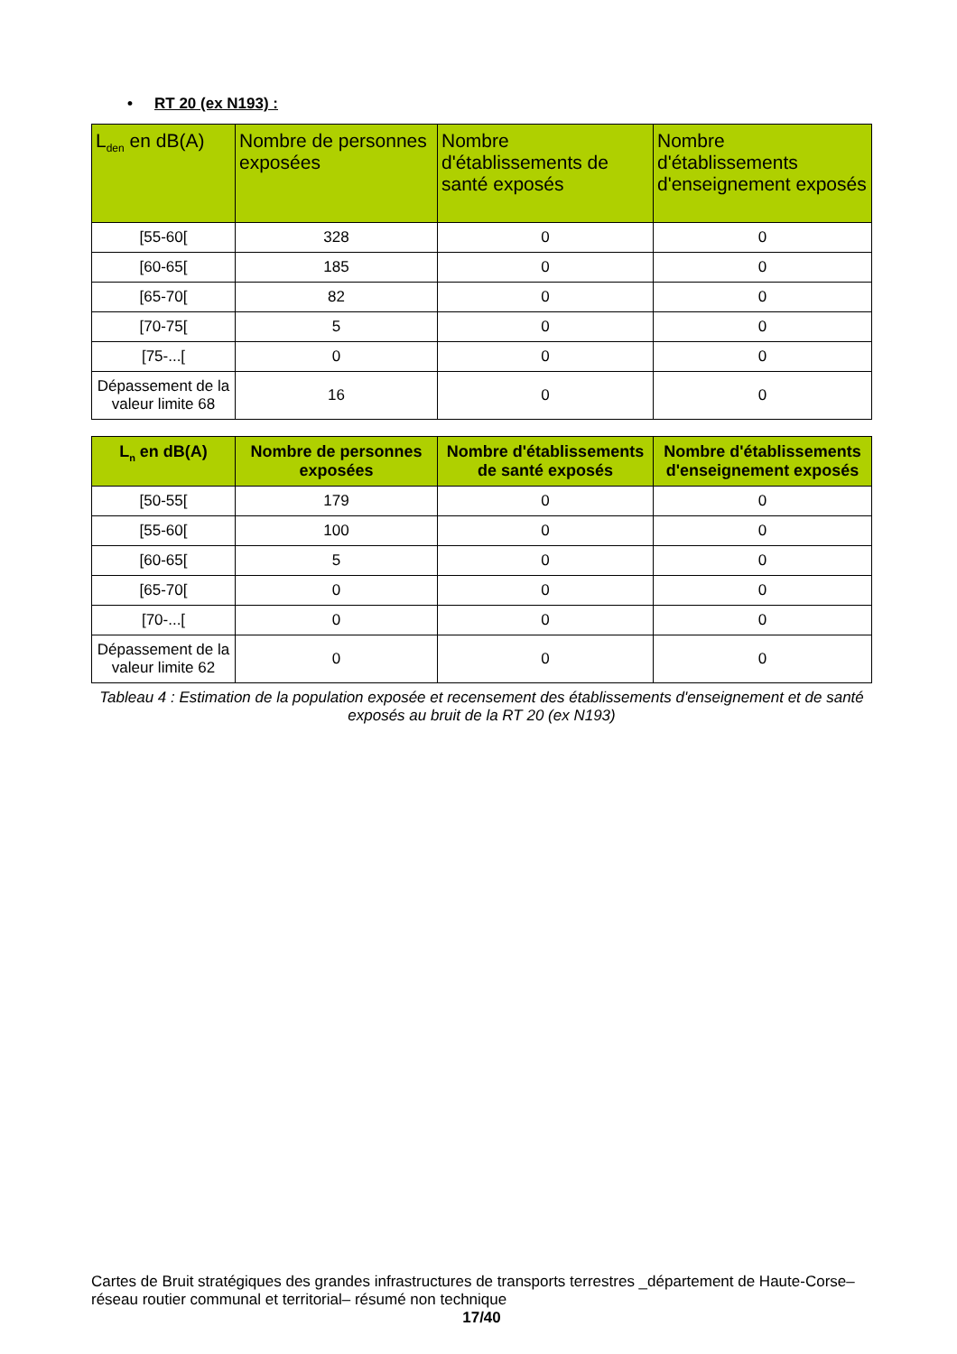• RT 20 (ex N193) :
| L<sub>den</sub> en dB(A) | Nombre de personnes exposées | Nombre d'établissements de santé exposés | Nombre d'établissements d'enseignement exposés |
| --- | --- | --- | --- |
| [55-60[ | 328 | 0 | 0 |
| [60-65[ | 185 | 0 | 0 |
| [65-70[ | 82 | 0 | 0 |
| [70-75[ | 5 | 0 | 0 |
| [75-...[ | 0 | 0 | 0 |
| Dépassement de la valeur limite 68 | 16 | 0 | 0 |
| L<sub>n</sub> en dB(A) | Nombre de personnes exposées | Nombre d'établissements de santé exposés | Nombre d'établissements d'enseignement exposés |
| --- | --- | --- | --- |
| [50-55[ | 179 | 0 | 0 |
| [55-60[ | 100 | 0 | 0 |
| [60-65[ | 5 | 0 | 0 |
| [65-70[ | 0 | 0 | 0 |
| [70-...[ | 0 | 0 | 0 |
| Dépassement de la valeur limite 62 | 0 | 0 | 0 |
Tableau 4 : Estimation de la population exposée et recensement des établissements d'enseignement et de santé exposés au bruit de la RT 20 (ex N193)
Cartes de Bruit stratégiques des grandes infrastructures de transports terrestres _département de Haute-Corse– réseau routier communal et territorial– résumé non technique
17/40